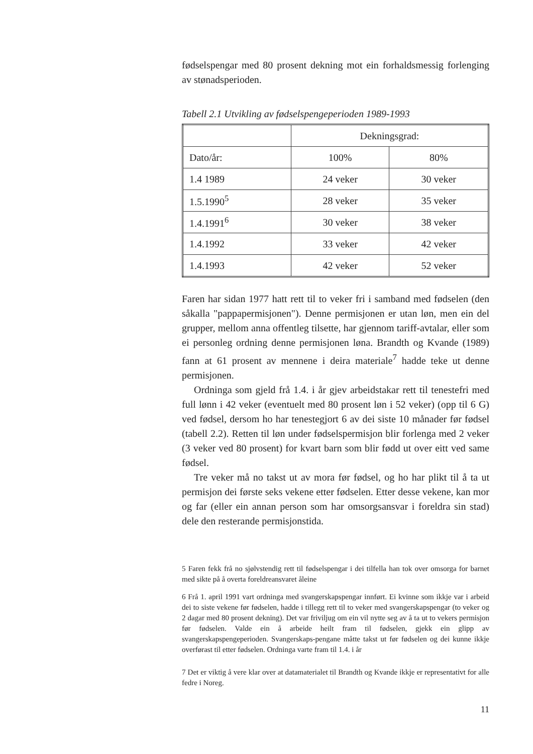fødselspengar med 80 prosent dekning mot ein forhaldsmessig forlenging av stønadsperioden.
Tabell 2.1 Utvikling av fødselspengeperioden 1989-1993
| | Dekningsgrad: | |
| Dato/år: | 100% | 80% |
| 1.4 1989 | 24 veker | 30 veker |
| 1.5.1990<sup>5</sup> | 28 veker | 35 veker |
| 1.4.1991<sup>6</sup> | 30 veker | 38 veker |
| 1.4.1992 | 33 veker | 42 veker |
| 1.4.1993 | 42 veker | 52 veker |
Faren har sidan 1977 hatt rett til to veker fri i samband med fødselen (den såkalla "pappapermisjonen"). Denne permisjonen er utan løn, men ein del grupper, mellom anna offentleg tilsette, har gjennom tariff-avtalar, eller som ei personleg ordning denne permisjonen løna. Brandth og Kvande (1989) fann at 61 prosent av mennene i deira materiale<sup>7</sup> hadde teke ut denne permisjonen.
Ordninga som gjeld frå 1.4. i år gjev arbeidstakar rett til tenestefri med full lønn i 42 veker (eventuelt med 80 prosent løn i 52 veker) (opp til 6 G) ved fødsel, dersom ho har tenestegjort 6 av dei siste 10 månader før fødsel (tabell 2.2). Retten til løn under fødselspermisjon blir forlenga med 2 veker (3 veker ved 80 prosent) for kvart barn som blir fødd ut over eitt ved same fødsel.
Tre veker må no takst ut av mora før fødsel, og ho har plikt til å ta ut permisjon dei første seks vekene etter fødselen. Etter desse vekene, kan mor og far (eller ein annan person som har omsorgsansvar i foreldra sin stad) dele den resterande permisjonstida.
5 Faren fekk frå no sjølvstendig rett til fødselspengar i dei tilfella han tok over omsorga for barnet med sikte på å overta foreldreansvaret åleine
6 Frå 1. april 1991 vart ordninga med svangerskapspengar innført. Ei kvinne som ikkje var i arbeid dei to siste vekene før fødselen, hadde i tillegg rett til to veker med svangerskapspengar (to veker og 2 dagar med 80 prosent dekning). Det var friviljug om ein vil nytte seg av å ta ut to vekers permisjon før fødselen. Valde ein å arbeide heilt fram til fødselen, gjekk ein glipp av svangerskapspengeperioden. Svangerskaps-pengane måtte takst ut før fødselen og dei kunne ikkje overførast til etter fødselen. Ordninga varte fram til 1.4. i år
7 Det er viktig å vere klar over at datamaterialet til Brandth og Kvande ikkje er representativt for alle fedre i Noreg.
11